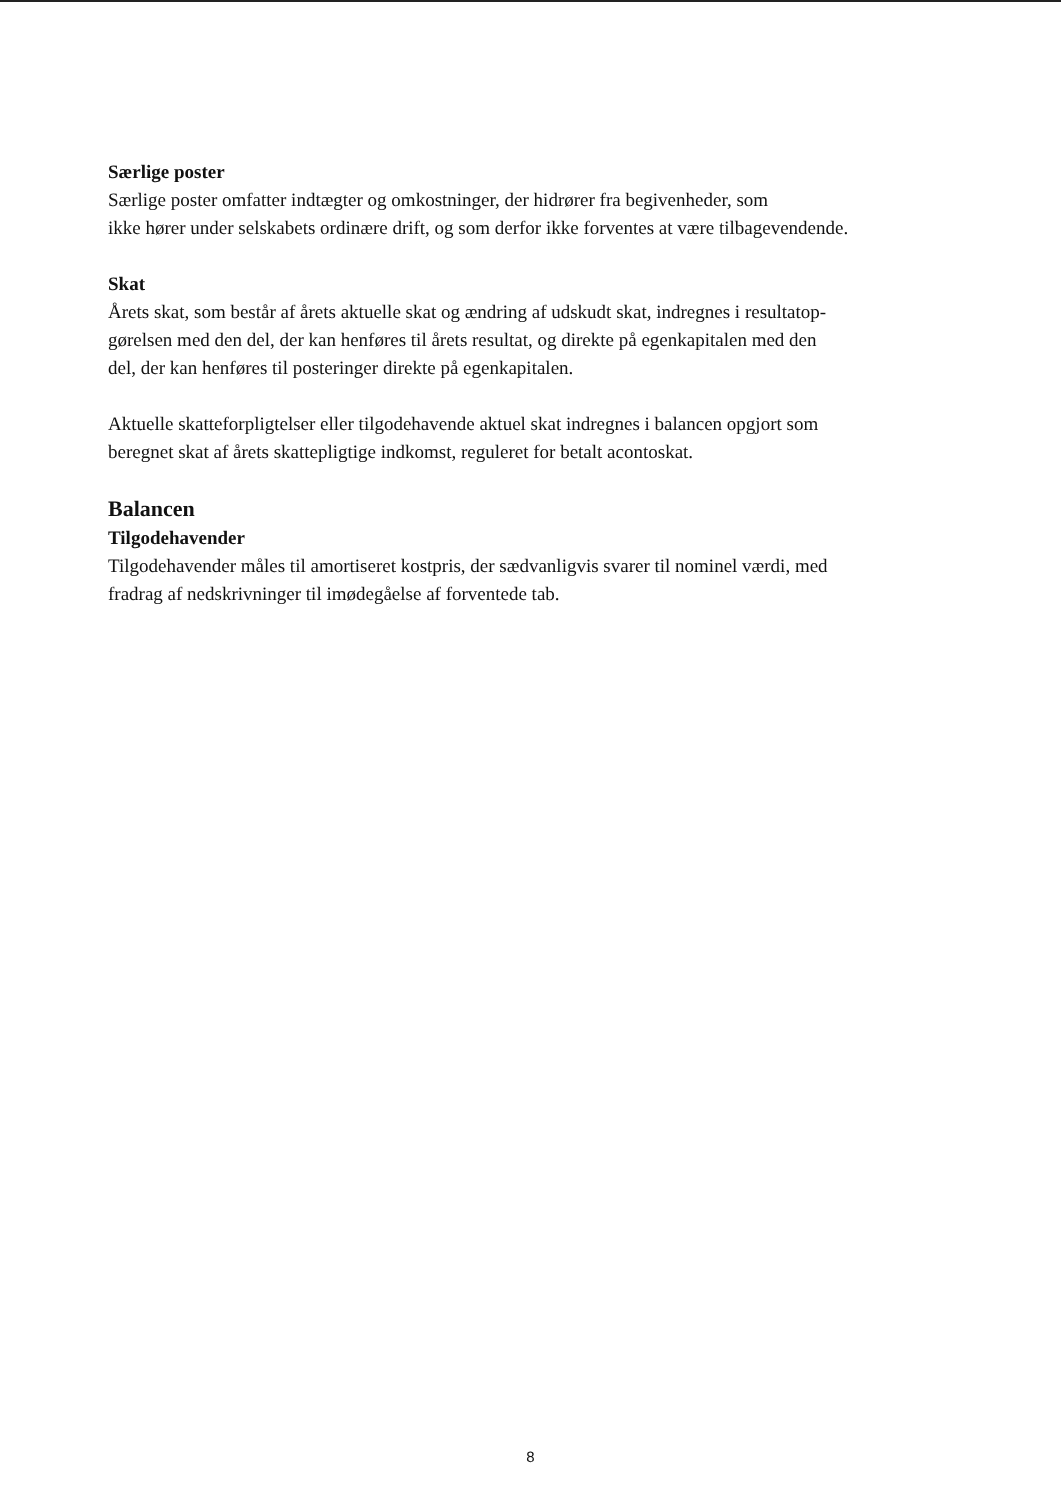Særlige poster
Særlige poster omfatter indtægter og omkostninger, der hidrører fra begivenheder, som
ikke hører under selskabets ordinære drift, og som derfor ikke forventes at være tilbagevendende.
Skat
Årets skat, som består af årets aktuelle skat og ændring af udskudt skat, indregnes i resultatop-
gørelsen med den del, der kan henføres til årets resultat, og direkte på egenkapitalen med den
del, der kan henføres til posteringer direkte på egenkapitalen.
Aktuelle skatteforpligtelser eller tilgodehavende aktuel skat indregnes i balancen opgjort som
beregnet skat af årets skattepligtige indkomst, reguleret for betalt acontoskat.
Balancen
Tilgodehavender
Tilgodehavender måles til amortiseret kostpris, der sædvanligvis svarer til nominel værdi, med
fradrag af nedskrivninger til imødegåelse af forventede tab.
8